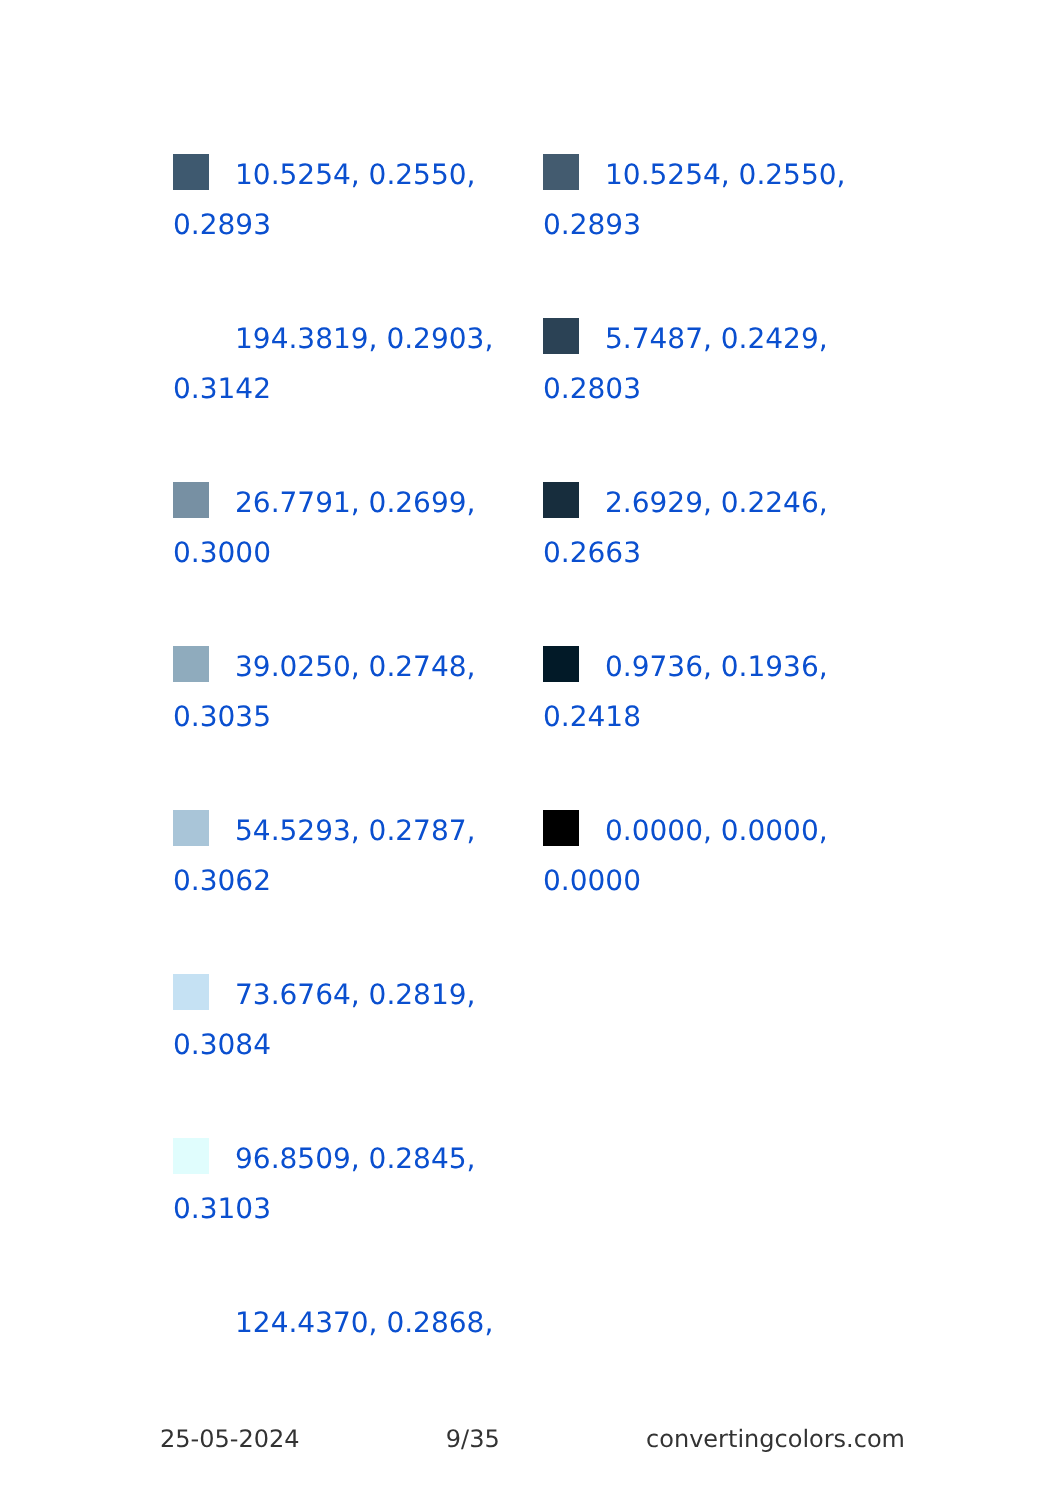10.5254, 0.2550, 0.2893
194.3819, 0.2903, 0.3142
26.7791, 0.2699, 0.3000
39.0250, 0.2748, 0.3035
54.5293, 0.2787, 0.3062
73.6764, 0.2819, 0.3084
96.8509, 0.2845, 0.3103
124.4370, 0.2868,
10.5254, 0.2550, 0.2893
5.7487, 0.2429, 0.2803
2.6929, 0.2246, 0.2663
0.9736, 0.1936, 0.2418
0.0000, 0.0000, 0.0000
25-05-2024 9/35 convertingcolors.com